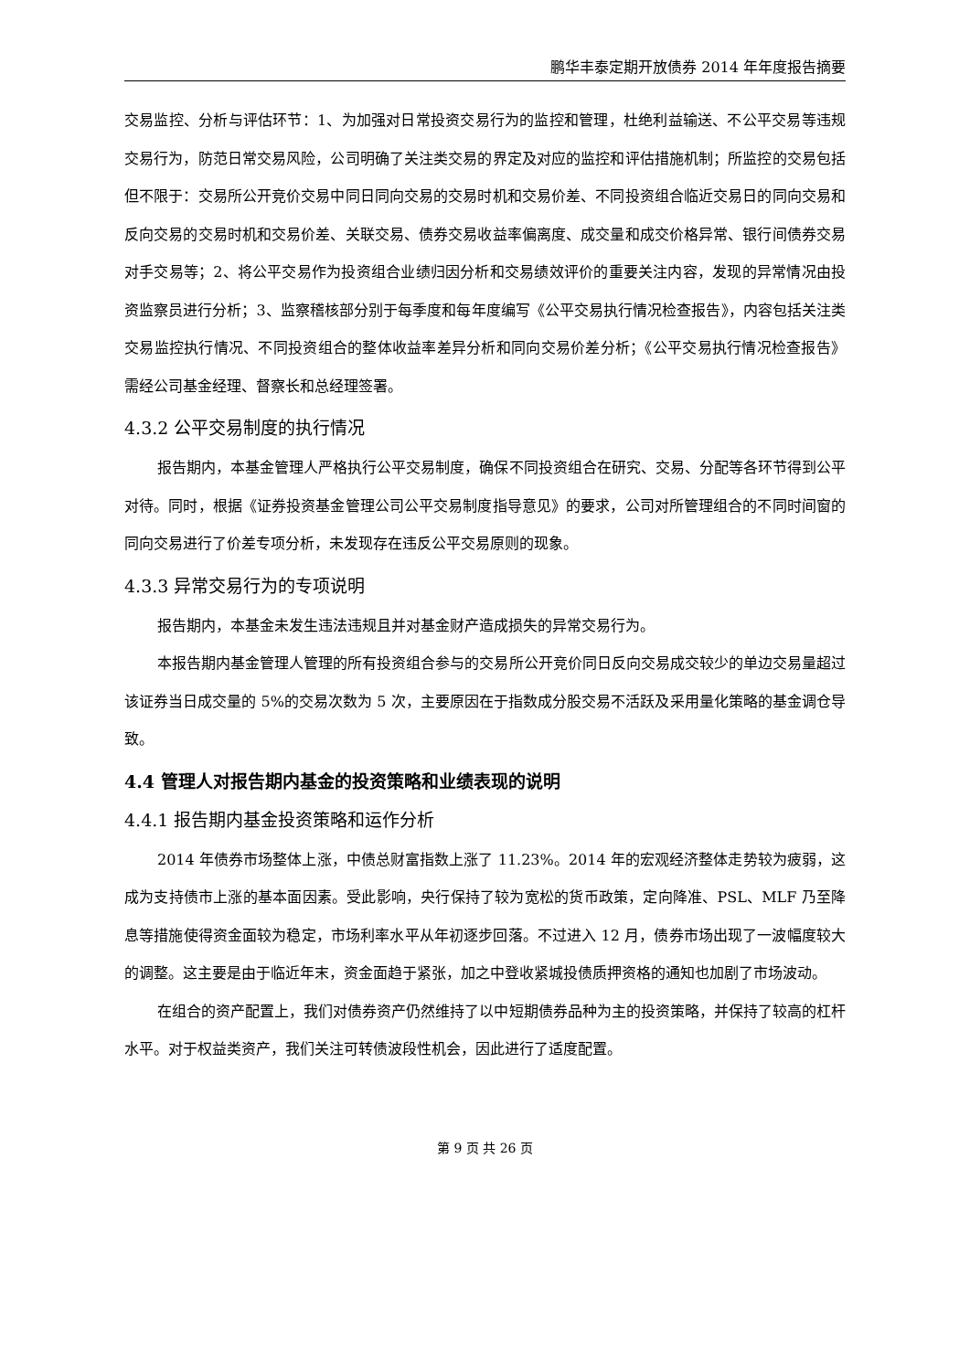鹏华丰泰定期开放债券 2014 年年度报告摘要
交易监控、分析与评估环节：1、为加强对日常投资交易行为的监控和管理，杜绝利益输送、不公平交易等违规交易行为，防范日常交易风险，公司明确了关注类交易的界定及对应的监控和评估措施机制；所监控的交易包括但不限于：交易所公开竞价交易中同日同向交易的交易时机和交易价差、不同投资组合临近交易日的同向交易和反向交易的交易时机和交易价差、关联交易、债券交易收益率偏离度、成交量和成交价格异常、银行间债券交易对手交易等；2、将公平交易作为投资组合业绩归因分析和交易绩效评价的重要关注内容，发现的异常情况由投资监察员进行分析；3、监察稽核部分别于每季度和每年度编写《公平交易执行情况检查报告》，内容包括关注类交易监控执行情况、不同投资组合的整体收益率差异分析和同向交易价差分析；《公平交易执行情况检查报告》需经公司基金经理、督察长和总经理签署。
4.3.2 公平交易制度的执行情况
报告期内，本基金管理人严格执行公平交易制度，确保不同投资组合在研究、交易、分配等各环节得到公平对待。同时，根据《证券投资基金管理公司公平交易制度指导意见》的要求，公司对所管理组合的不同时间窗的同向交易进行了价差专项分析，未发现存在违反公平交易原则的现象。
4.3.3 异常交易行为的专项说明
报告期内，本基金未发生违法违规且并对基金财产造成损失的异常交易行为。
本报告期内基金管理人管理的所有投资组合参与的交易所公开竞价同日反向交易成交较少的单边交易量超过该证券当日成交量的 5%的交易次数为 5 次，主要原因在于指数成分股交易不活跃及采用量化策略的基金调仓导致。
4.4 管理人对报告期内基金的投资策略和业绩表现的说明
4.4.1 报告期内基金投资策略和运作分析
2014 年债券市场整体上涨，中债总财富指数上涨了 11.23%。2014 年的宏观经济整体走势较为疲弱，这成为支持债市上涨的基本面因素。受此影响，央行保持了较为宽松的货币政策，定向降准、PSL、MLF 乃至降息等措施使得资金面较为稳定，市场利率水平从年初逐步回落。不过进入 12 月，债券市场出现了一波幅度较大的调整。这主要是由于临近年末，资金面趋于紧张，加之中登收紧城投债质押资格的通知也加剧了市场波动。
在组合的资产配置上，我们对债券资产仍然维持了以中短期债券品种为主的投资策略，并保持了较高的杠杆水平。对于权益类资产，我们关注可转债波段性机会，因此进行了适度配置。
第 9 页 共 26 页